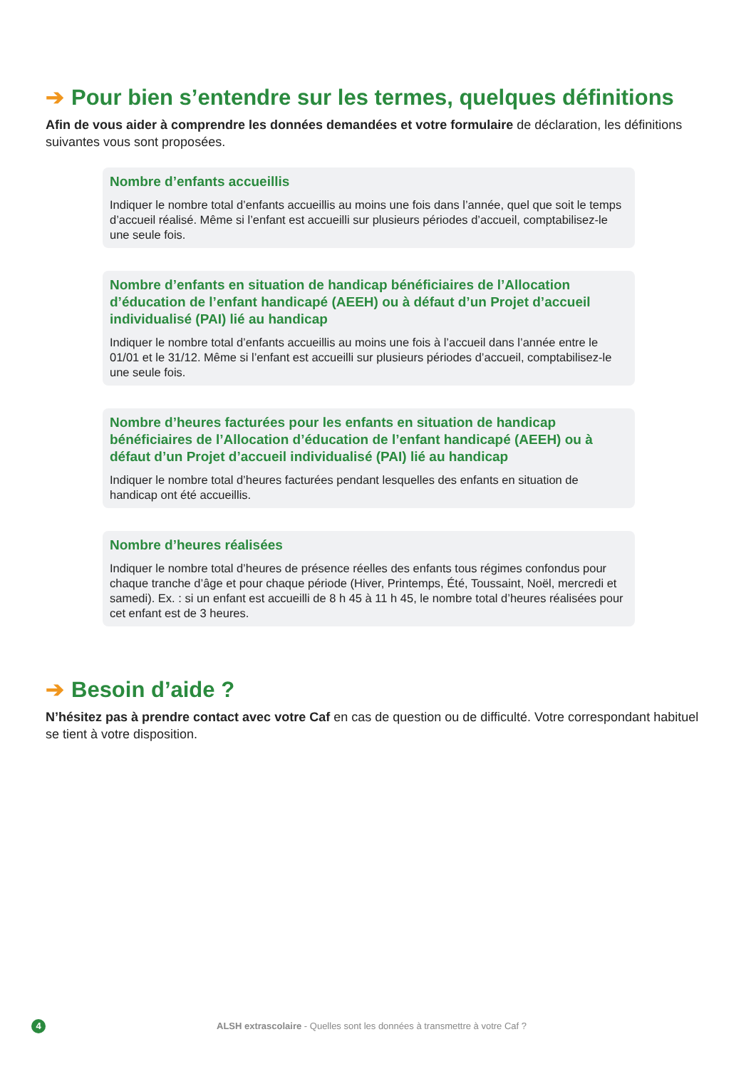➔ Pour bien s’entendre sur les termes, quelques définitions
Afin de vous aider à comprendre les données demandées et votre formulaire de déclaration, les définitions suivantes vous sont proposées.
Nombre d’enfants accueillis
Indiquer le nombre total d’enfants accueillis au moins une fois dans l’année, quel que soit le temps d’accueil réalisé. Même si l’enfant est accueilli sur plusieurs périodes d’accueil, comptabilisez-le une seule fois.
Nombre d’enfants en situation de handicap bénéficiaires de l’Allocation d’éducation de l’enfant handicapé (AEEH) ou à défaut d’un Projet d’accueil individualisé (PAI) lié au handicap
Indiquer le nombre total d’enfants accueillis au moins une fois à l’accueil dans l’année entre le 01/01 et le 31/12. Même si l’enfant est accueilli sur plusieurs périodes d’accueil, comptabilisez-le une seule fois.
Nombre d’heures facturées pour les enfants en situation de handicap bénéficiaires de l’Allocation d’éducation de l’enfant handicapé (AEEH) ou à défaut d’un Projet d’accueil individualisé (PAI) lié au handicap
Indiquer le nombre total d’heures facturées pendant lesquelles des enfants en situation de handicap ont été accueillis.
Nombre d’heures réalisées
Indiquer le nombre total d’heures de présence réelles des enfants tous régimes confondus pour chaque tranche d’âge et pour chaque période (Hiver, Printemps, Été, Toussaint, Noël, mercredi et samedi). Ex. : si un enfant est accueilli de 8 h 45 à 11 h 45, le nombre total d’heures réalisées pour cet enfant est de 3 heures.
➔ Besoin d’aide ?
N’hésitez pas à prendre contact avec votre Caf en cas de question ou de difficulté. Votre correspondant habituel se tient à votre disposition.
4 ALSH extrascolaire - Quelles sont les données à transmettre à votre Caf ?